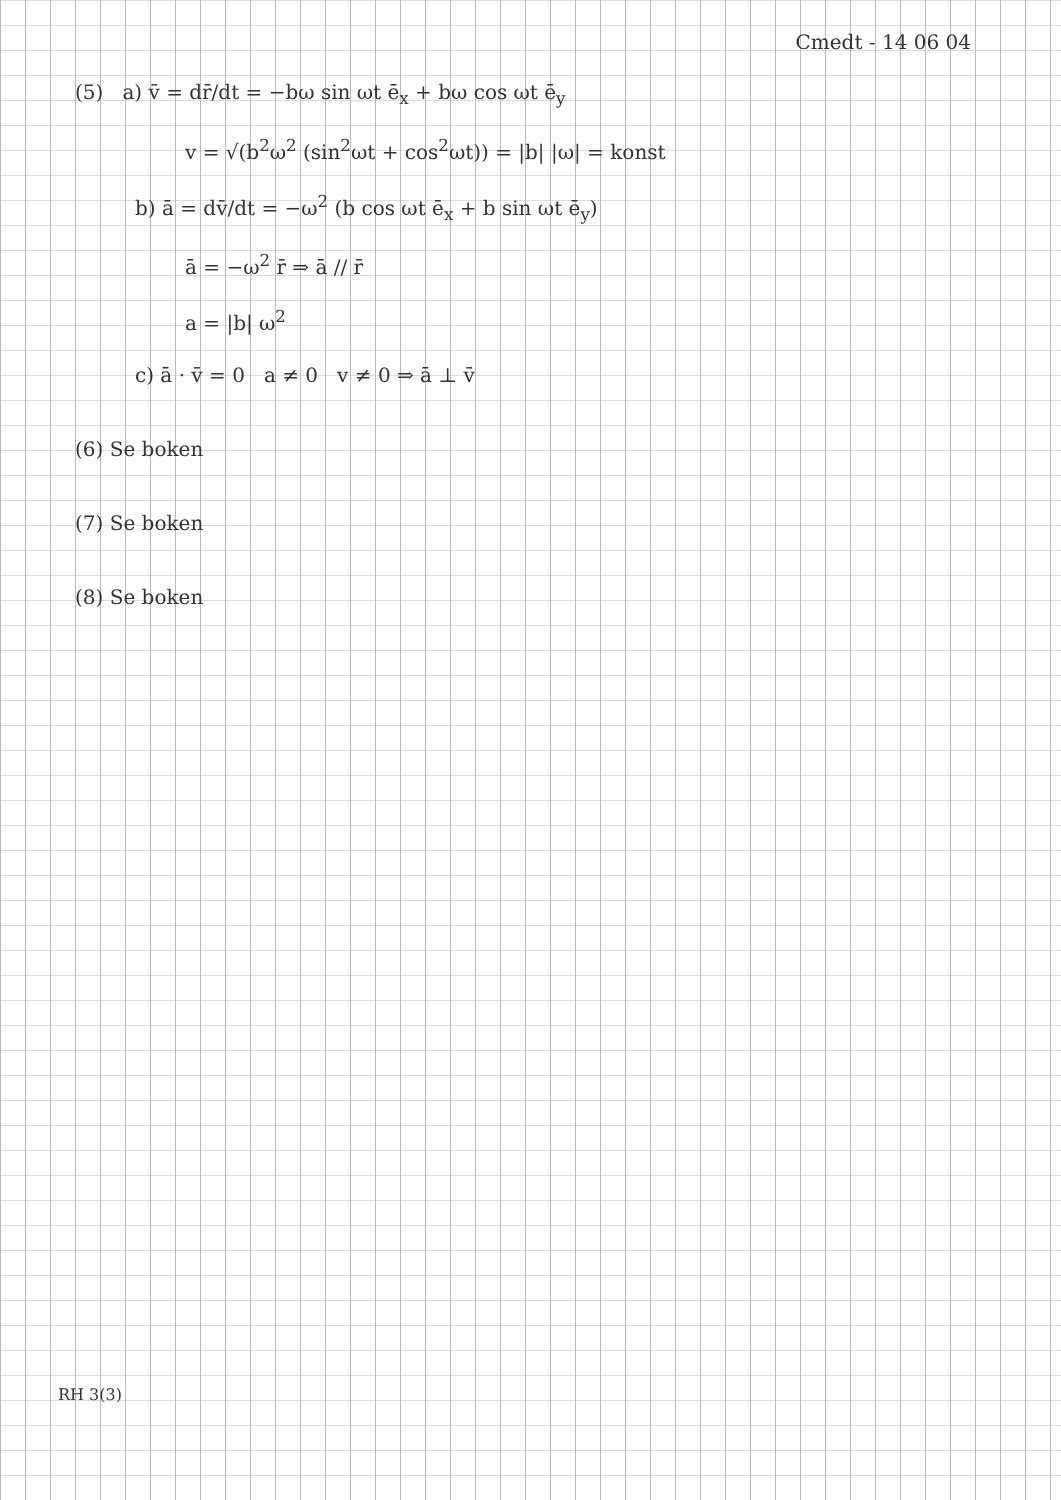Cmedt - 14 06 04
(5) a) v̄ = dr̄/dt = −bω sin ωt ē<sub>x</sub> + bω cos ωt ē<sub>y</sub>
v = √(b<sup>2</sup>ω<sup>2</sup> (sin<sup>2</sup>ωt + cos<sup>2</sup>ωt)) = |b| |ω| = konst
b) ā = dv̄/dt = −ω<sup>2</sup> (b cos ωt ē<sub>x</sub> + b sin ωt ē<sub>y</sub>)
ā = −ω<sup>2</sup> r̄ ⇒ ā // r̄
a = |b| ω<sup>2</sup>
c) ā · v̄ = 0 a ≠ 0 v ≠ 0 ⇒ ā ⊥ v̄
(6) Se boken
(7) Se boken
(8) Se boken
RH 3(3)